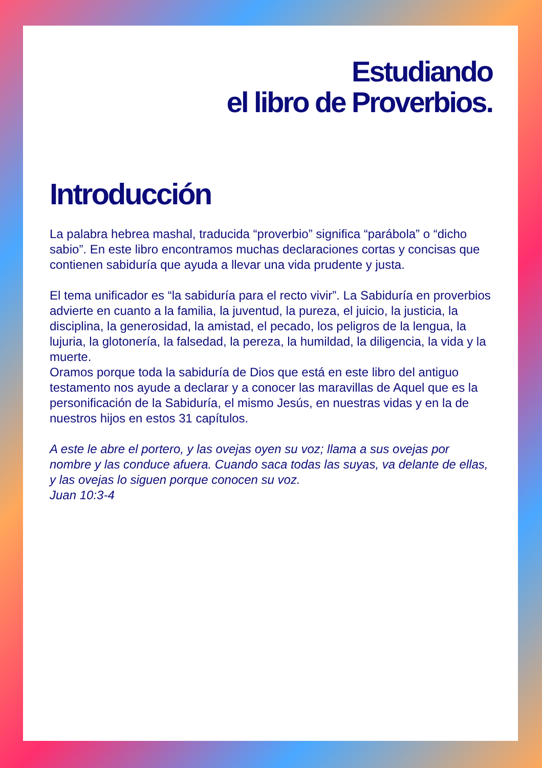Estudiando
el libro de Proverbios.
Introducción
La palabra hebrea mashal, traducida “proverbio” significa “parábola” o “dicho sabio”. En este libro encontramos muchas declaraciones cortas y concisas que contienen sabiduría que ayuda a llevar una vida prudente y justa.
El tema unificador es “la sabiduría para el recto vivir”. La Sabiduría en proverbios advierte en cuanto a la familia, la juventud, la pureza, el juicio, la justicia, la disciplina, la generosidad, la amistad, el pecado, los peligros de la lengua, la lujuria, la glotonería, la falsedad, la pereza, la humildad, la diligencia, la vida y la muerte.
Oramos porque toda la sabiduría de Dios que está en este libro del antiguo testamento nos ayude a declarar y a conocer las maravillas de Aquel que es la personificación de la Sabiduría, el mismo Jesús, en nuestras vidas y en la de nuestros hijos en estos 31 capítulos.
A este le abre el portero, y las ovejas oyen su voz; llama a sus ovejas por nombre y las conduce afuera. Cuando saca todas las suyas, va delante de ellas, y las ovejas lo siguen porque conocen su voz.
Juan 10:3-4